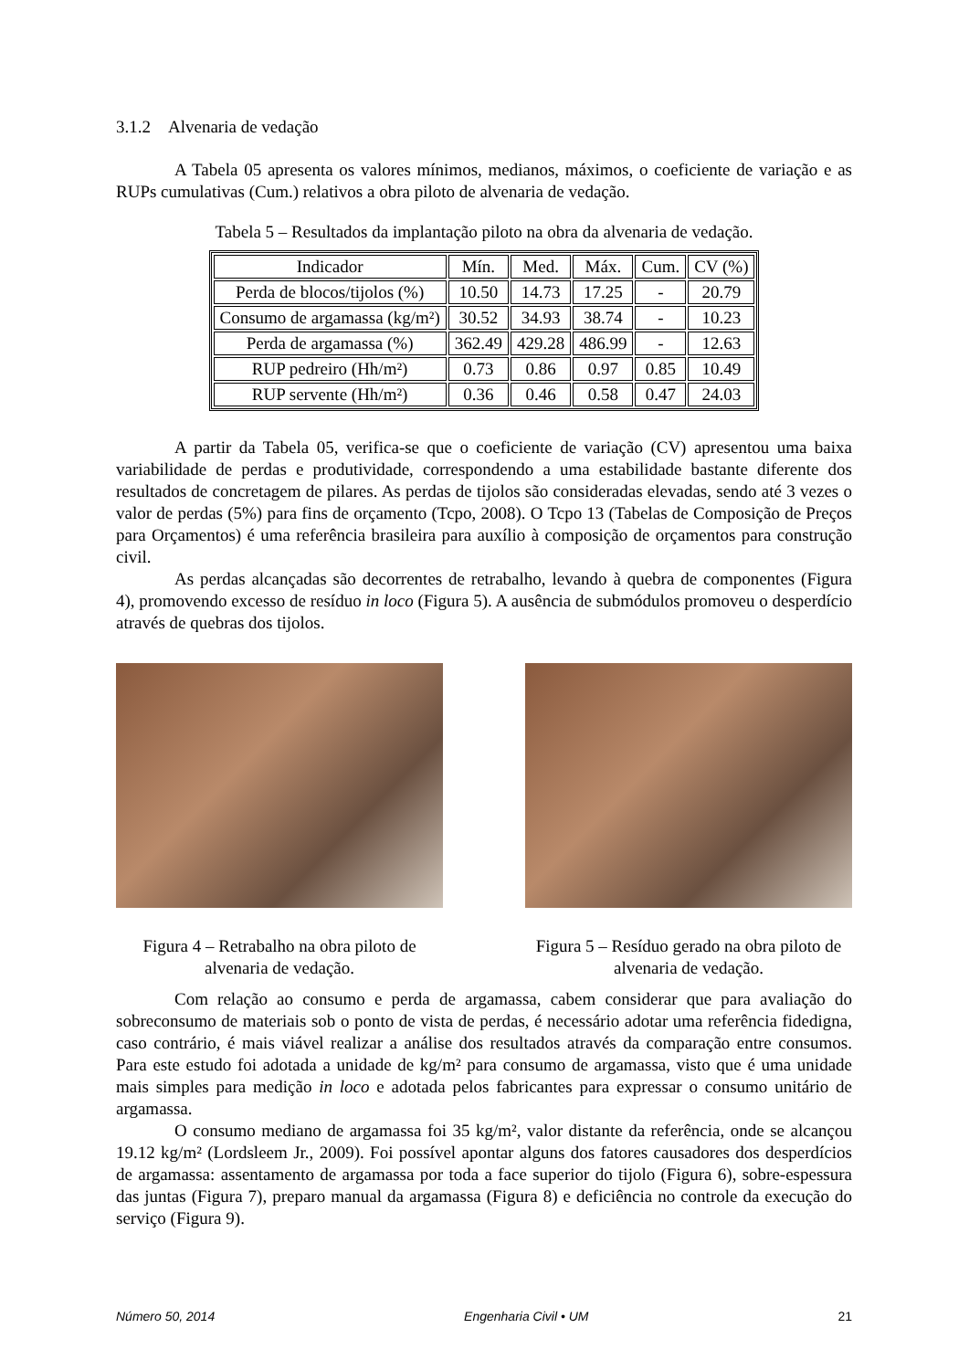3.1.2 Alvenaria de vedação
A Tabela 05 apresenta os valores mínimos, medianos, máximos, o coeficiente de variação e as RUPs cumulativas (Cum.) relativos a obra piloto de alvenaria de vedação.
Tabela 5 – Resultados da implantação piloto na obra da alvenaria de vedação.
| Indicador | Mín. | Med. | Máx. | Cum. | CV (%) |
| --- | --- | --- | --- | --- | --- |
| Perda de blocos/tijolos (%) | 10.50 | 14.73 | 17.25 | - | 20.79 |
| Consumo de argamassa (kg/m²) | 30.52 | 34.93 | 38.74 | - | 10.23 |
| Perda de argamassa (%) | 362.49 | 429.28 | 486.99 | - | 12.63 |
| RUP pedreiro (Hh/m²) | 0.73 | 0.86 | 0.97 | 0.85 | 10.49 |
| RUP servente (Hh/m²) | 0.36 | 0.46 | 0.58 | 0.47 | 24.03 |
A partir da Tabela 05, verifica-se que o coeficiente de variação (CV) apresentou uma baixa variabilidade de perdas e produtividade, correspondendo a uma estabilidade bastante diferente dos resultados de concretagem de pilares. As perdas de tijolos são consideradas elevadas, sendo até 3 vezes o valor de perdas (5%) para fins de orçamento (Tcpo, 2008). O Tcpo 13 (Tabelas de Composição de Preços para Orçamentos) é uma referência brasileira para auxílio à composição de orçamentos para construção civil.
As perdas alcançadas são decorrentes de retrabalho, levando à quebra de componentes (Figura 4), promovendo excesso de resíduo in loco (Figura 5). A ausência de submódulos promoveu o desperdício através de quebras dos tijolos.
Figura 4 – Retrabalho na obra piloto de alvenaria de vedação.
Figura 5 – Resíduo gerado na obra piloto de alvenaria de vedação.
Com relação ao consumo e perda de argamassa, cabem considerar que para avaliação do sobreconsumo de materiais sob o ponto de vista de perdas, é necessário adotar uma referência fidedigna, caso contrário, é mais viável realizar a análise dos resultados através da comparação entre consumos. Para este estudo foi adotada a unidade de kg/m² para consumo de argamassa, visto que é uma unidade mais simples para medição in loco e adotada pelos fabricantes para expressar o consumo unitário de argamassa.
O consumo mediano de argamassa foi 35 kg/m², valor distante da referência, onde se alcançou 19.12 kg/m² (Lordsleem Jr., 2009). Foi possível apontar alguns dos fatores causadores dos desperdícios de argamassa: assentamento de argamassa por toda a face superior do tijolo (Figura 6), sobre-espessura das juntas (Figura 7), preparo manual da argamassa (Figura 8) e deficiência no controle da execução do serviço (Figura 9).
Número 50, 2014 Engenharia Civil • UM 21